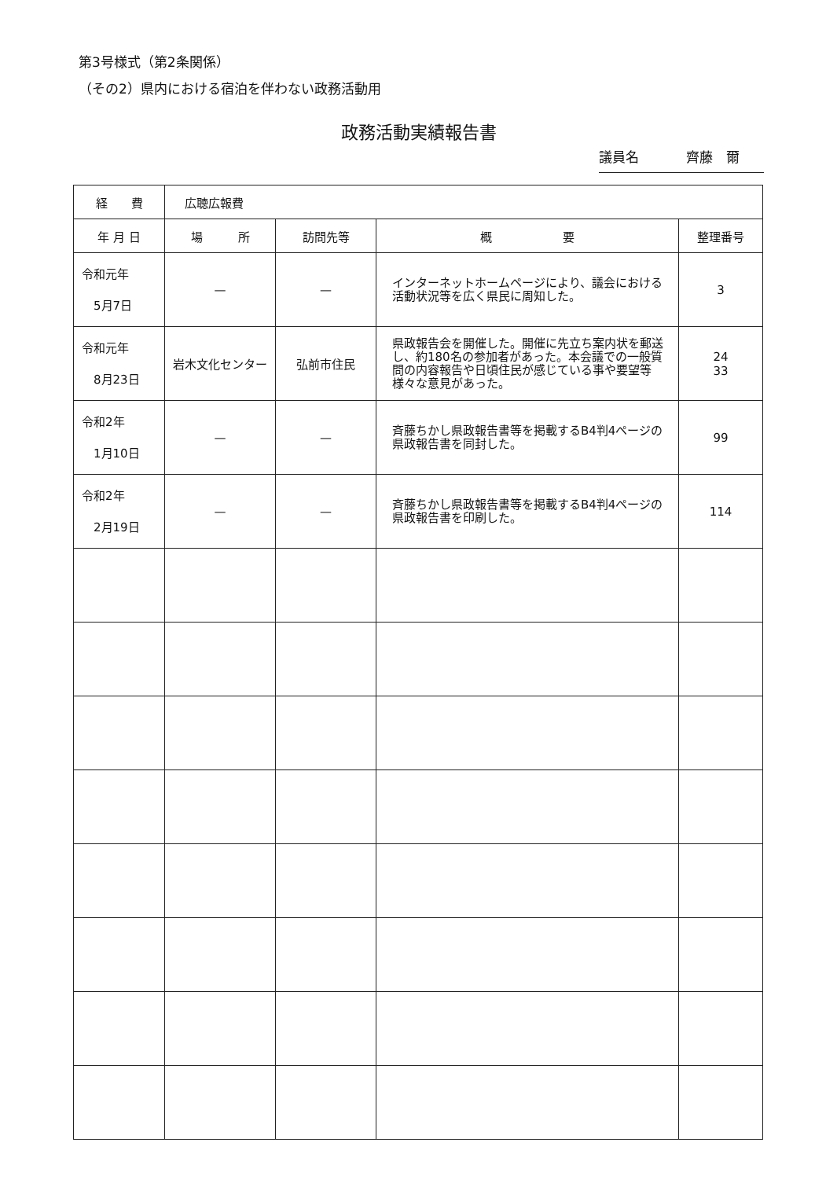第3号様式（第2条関係）
（その2）県内における宿泊を伴わない政務活動用
政務活動実績報告書
議員名 齊藤　爾
| 経 費 | 広聴広報費 | | | |
| --- | --- | --- | --- | --- |
| 年 月 日 | 場 所 | 訪問先等 | 概 要 | 整理番号 |
| 令和元年 5月7日 | — | — | インターネットホームページにより、議会における活動状況等を広く県民に周知した。 | 3 |
| 令和元年 8月23日 | 岩木文化センター | 弘前市住民 | 県政報告会を開催した。開催に先立ち案内状を郵送し、約180名の参加者があった。本会議での一般質問の内容報告や日頃住民が感じている事や要望等様々な意見があった。 | 24 33 |
| 令和2年 1月10日 | — | — | 斉藤ちかし県政報告書等を掲載するB4判4ページの県政報告書を同封した。 | 99 |
| 令和2年 2月19日 | — | — | 斉藤ちかし県政報告書等を掲載するB4判4ページの県政報告書を印刷した。 | 114 |